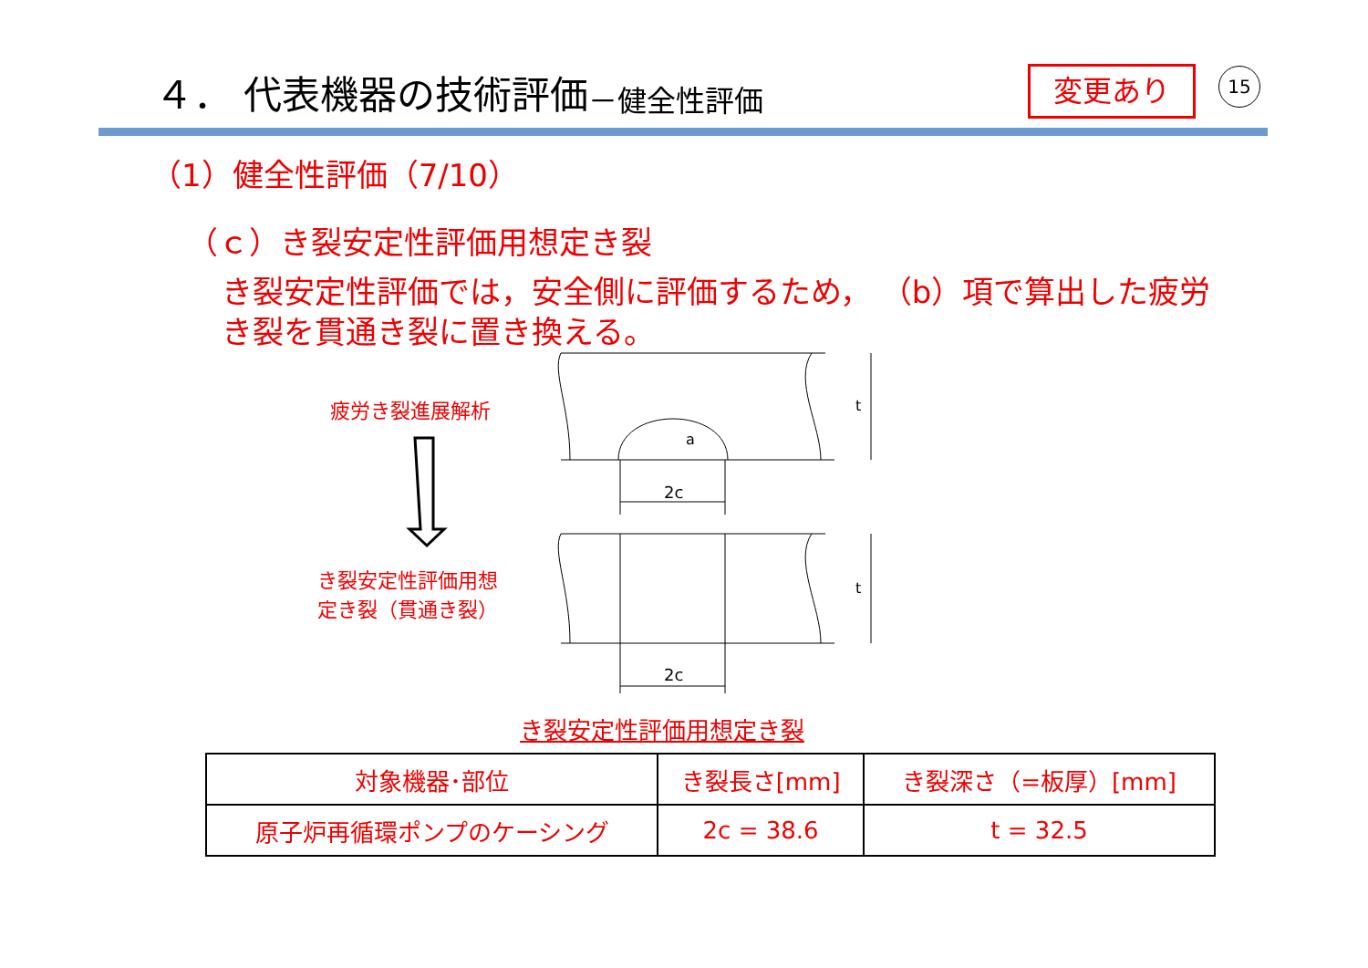４． 代表機器の技術評価 －健全性評価 変更あり 15
（1）健全性評価（7/10）
（ｃ）き裂安定性評価用想定き裂
き裂安定性評価では，安全側に評価するため， （b）項で算出した疲労き裂を貫通き裂に置き換える。
疲労き裂進展解析
き裂安定性評価用想
定き裂（貫通き裂）
2c
2c
t
t
a
き裂安定性評価用想定き裂
| 対象機器･部位 | き裂長さ[mm] | き裂深さ（=板厚）[mm] |
| --- | --- | --- |
| 原子炉再循環ポンプのケーシング | 2c = 38.6 | t = 32.5 |